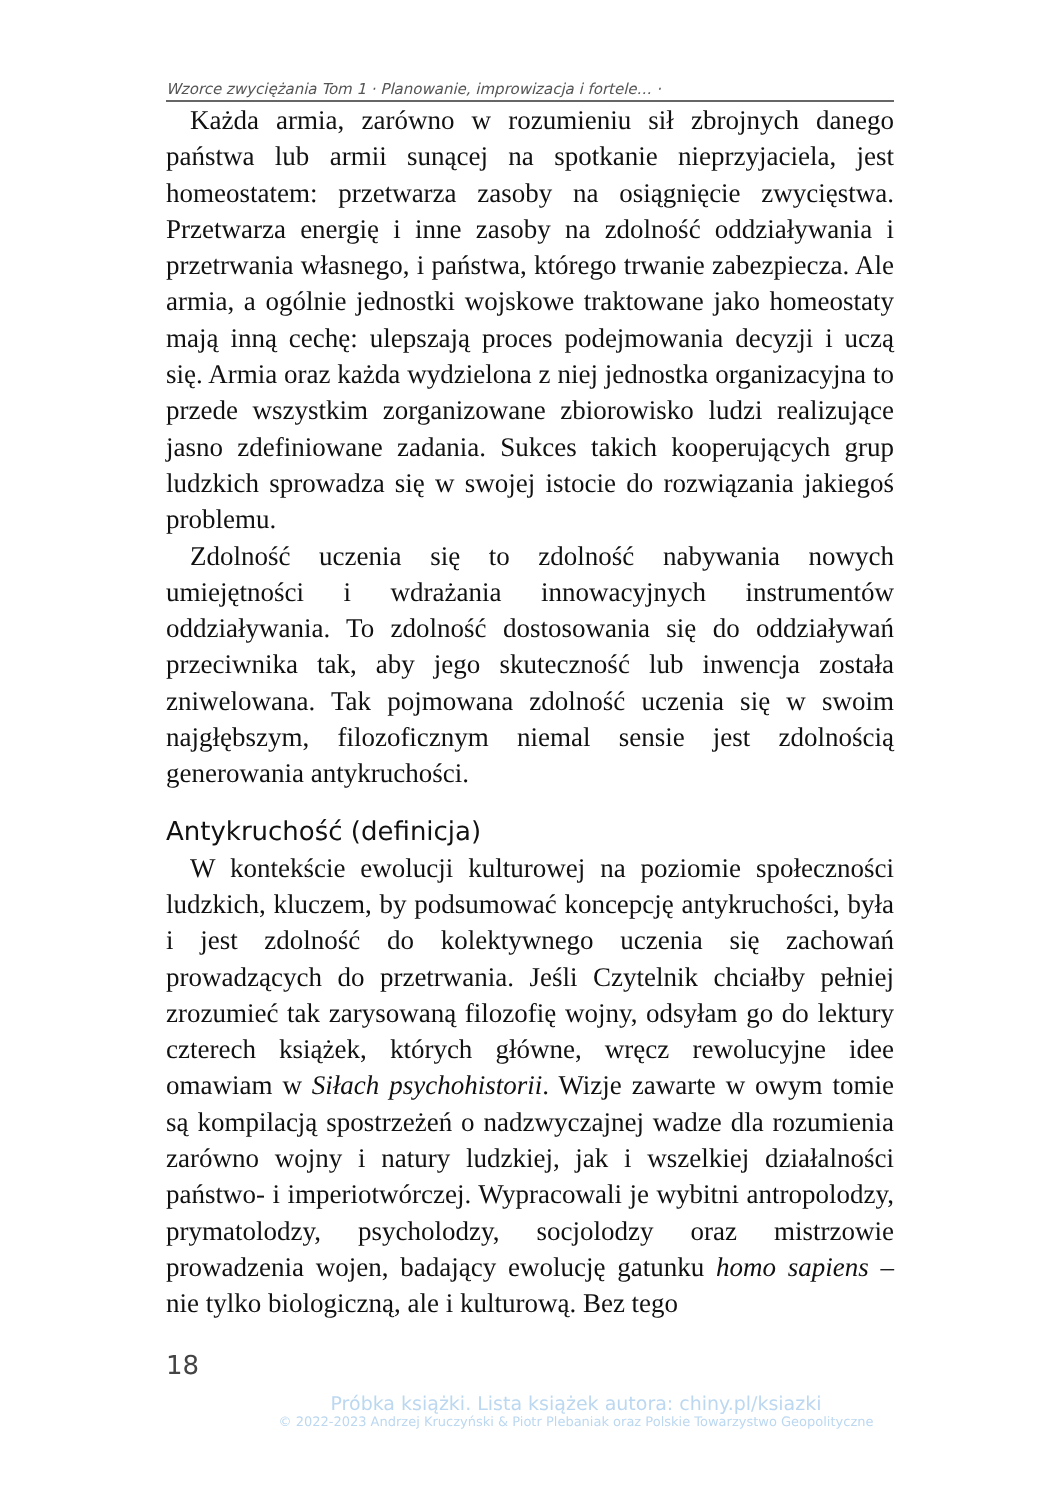Wzorce zwyciężania Tom 1 · Planowanie, improwizacja i fortele… ·
Każda armia, zarówno w rozumieniu sił zbrojnych danego państwa lub armii sunącej na spotkanie nieprzyjaciela, jest homeostatem: przetwarza zasoby na osiągnięcie zwycięstwa. Przetwarza energię i inne zasoby na zdolność oddziaływania i przetrwania własnego, i państwa, którego trwanie zabezpiecza. Ale armia, a ogólnie jednostki wojskowe traktowane jako homeostaty mają inną cechę: ulepszają proces podejmowania decyzji i uczą się. Armia oraz każda wydzielona z niej jednostka organizacyjna to przede wszystkim zorganizowane zbiorowisko ludzi realizujące jasno zdefiniowane zadania. Sukces takich kooperujących grup ludzkich sprowadza się w swojej istocie do rozwiązania jakiegoś problemu.
Zdolność uczenia się to zdolność nabywania nowych umiejętności i wdrażania innowacyjnych instrumentów oddziaływania. To zdolność dostosowania się do oddziaływań przeciwnika tak, aby jego skuteczność lub inwencja została zniwelowana. Tak pojmowana zdolność uczenia się w swoim najgłębszym, filozoficznym niemal sensie jest zdolnością generowania antykruchości.
Antykruchość (definicja)
W kontekście ewolucji kulturowej na poziomie społeczności ludzkich, kluczem, by podsumować koncepcję antykruchości, była i jest zdolność do kolektywnego uczenia się zachowań prowadzących do przetrwania. Jeśli Czytelnik chciałby pełniej zrozumieć tak zarysowaną filozofię wojny, odsyłam go do lektury czterech książek, których główne, wręcz rewolucyjne idee omawiam w Siłach psychohistorii. Wizje zawarte w owym tomie są kompilacją spostrzeżeń o nadzwyczajnej wadze dla rozumienia zarówno wojny i natury ludzkiej, jak i wszelkiej działalności państwo- i imperiotwórczej. Wypracowali je wybitni antropolodzy, prymatolodzy, psycholodzy, socjolodzy oraz mistrzowie prowadzenia wojen, badający ewolucję gatunku homo sapiens – nie tylko biologiczną, ale i kulturową. Bez tego
18
Próbka książki. Lista książek autora: chiny.pl/ksiazki
© 2022-2023 Andrzej Kruczyński & Piotr Plebaniak oraz Polskie Towarzystwo Geopolityczne